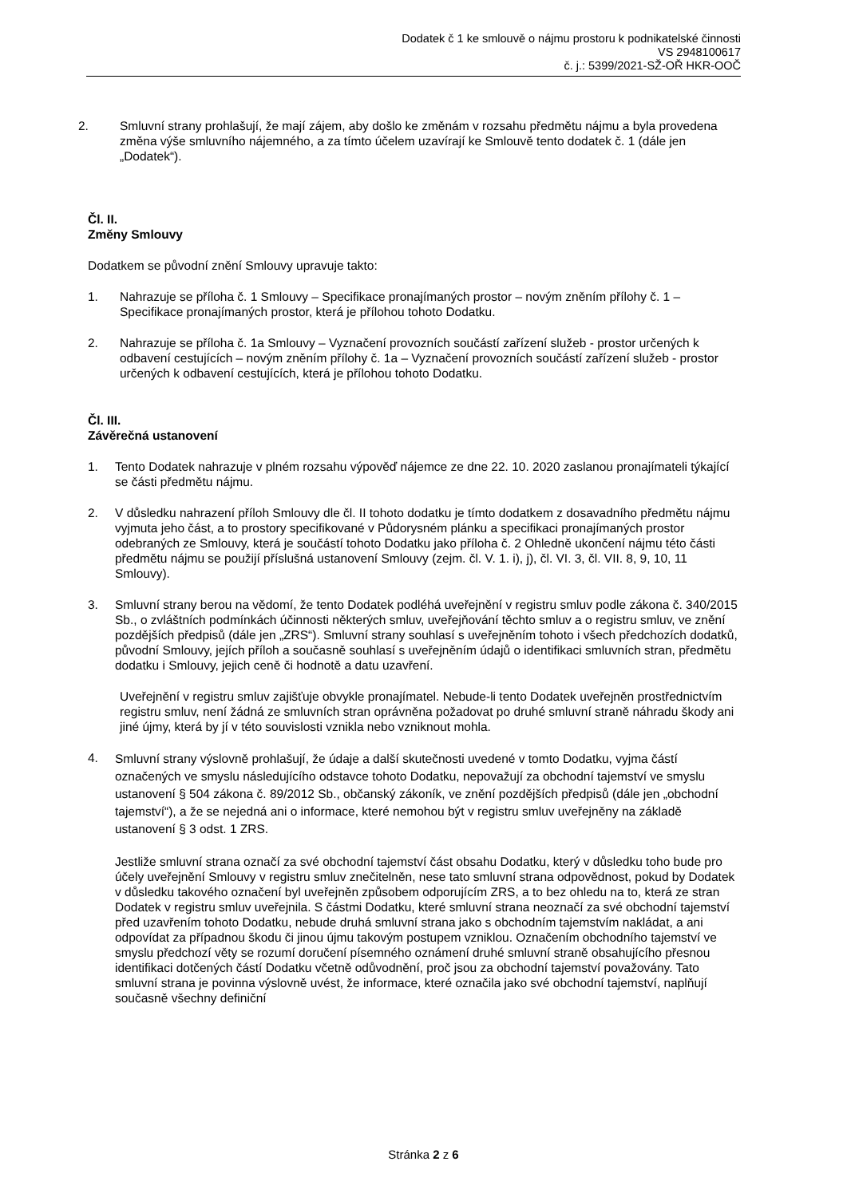Dodatek č 1 ke smlouvě o nájmu prostoru k podnikatelské činnosti
VS 2948100617
č. j.: 5399/2021-SŽ-OŘ HKR-OOČ
2. Smluvní strany prohlašují, že mají zájem, aby došlo ke změnám v rozsahu předmětu nájmu a byla provedena změna výše smluvního nájemného, a za tímto účelem uzavírají ke Smlouvě tento dodatek č. 1 (dále jen „Dodatek“).
Čl. II.
Změny Smlouvy
Dodatkem se původní znění Smlouvy upravuje takto:
1. Nahrazuje se příloha č. 1 Smlouvy – Specifikace pronajímaných prostor – novým zněním přílohy č. 1 – Specifikace pronajímaných prostor, která je přílohou tohoto Dodatku.
2. Nahrazuje se příloha č. 1a Smlouvy – Vyznačení provozních součástí zařízení služeb - prostor určených k odbavení cestujících – novým zněním přílohy č. 1a – Vyznačení provozních součástí zařízení služeb - prostor určených k odbavení cestujících, která je přílohou tohoto Dodatku.
Čl. III.
Závěrečná ustanovení
1. Tento Dodatek nahrazuje v plném rozsahu výpověď nájemce ze dne 22. 10. 2020 zaslanou pronajímateli týkající se části předmětu nájmu.
2. V důsledku nahrazení příloh Smlouvy dle čl. II tohoto dodatku je tímto dodatkem z dosavadního předmětu nájmu vyjmuta jeho část, a to prostory specifikované v Půdorysném plánku a specifikaci pronajímaných prostor odebraných ze Smlouvy, která je součástí tohoto Dodatku jako příloha č. 2 Ohledně ukončení nájmu této části předmětu nájmu se použijí příslušná ustanovení Smlouvy (zejm. čl. V. 1. i), j), čl. VI. 3, čl. VII. 8, 9, 10, 11 Smlouvy).
3. Smluvní strany berou na vědomí, že tento Dodatek podléhá uveřejnění v registru smluv podle zákona č. 340/2015 Sb., o zvláštních podmínkách účinnosti některých smluv, uveřejňování těchto smluv a o registru smluv, ve znění pozdějších předpisů (dále jen „ZRS“). Smluvní strany souhlasí s uveřejněním tohoto i všech předchozích dodatků, původní Smlouvy, jejích příloh a současně souhlasí s uveřejněním údajů o identifikaci smluvních stran, předmětu dodatku i Smlouvy, jejich ceně či hodnotě a datu uzavření.
Uveřejnění v registru smluv zajišťuje obvykle pronajímatel. Nebude-li tento Dodatek uveřejněn prostřednictvím registru smluv, není žádná ze smluvních stran oprávněna požadovat po druhé smluvní straně náhradu škody ani jiné újmy, která by jí v této souvislosti vznikla nebo vzniknout mohla.
4.
Smluvní strany výslovně prohlašují, že údaje a další skutečnosti uvedené v tomto Dodatku, vyjma částí označených ve smyslu následujícího odstavce tohoto Dodatku, nepovažují za obchodní tajemství ve smyslu ustanovení § 504 zákona č. 89/2012 Sb., občanský zákoník, ve znění pozdějších předpisů (dále jen „obchodní tajemství“), a že se nejedná ani o informace, které nemohou být v registru smluv uveřejněny na základě ustanovení § 3 odst. 1 ZRS.
Jestliže smluvní strana označí za své obchodní tajemství část obsahu Dodatku, který v důsledku toho bude pro účely uveřejnění Smlouvy v registru smluv znečitelněn, nese tato smluvní strana odpovědnost, pokud by Dodatek v důsledku takového označení byl uveřejněn způsobem odporujícím ZRS, a to bez ohledu na to, která ze stran Dodatek v registru smluv uveřejnila. S částmi Dodatku, které smluvní strana neoznačí za své obchodní tajemství před uzavřením tohoto Dodatku, nebude druhá smluvní strana jako s obchodním tajemstvím nakládat, a ani odpovídat za případnou škodu či jinou újmu takovým postupem vzniklou. Označením obchodního tajemství ve smyslu předchozí věty se rozumí doručení písemného oznámení druhé smluvní straně obsahujícího přesnou identifikaci dotčených částí Dodatku včetně odůvodnění, proč jsou za obchodní tajemství považovány. Tato smluvní strana je povinna výslovně uvést, že informace, které označila jako své obchodní tajemství, naplňují současně všechny definiční
Stránka 2 z 6